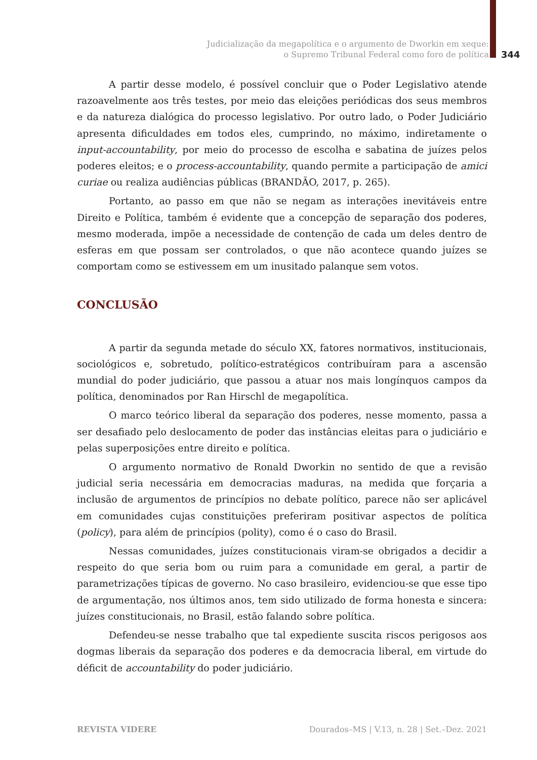Judicialização da megapolítica e o argumento de Dworkin em xeque:
o Supremo Tribunal Federal como foro de política
344
A partir desse modelo, é possível concluir que o Poder Legislativo atende razoavelmente aos três testes, por meio das eleições periódicas dos seus membros e da natureza dialógica do processo legislativo. Por outro lado, o Poder Judiciário apresenta dificuldades em todos eles, cumprindo, no máximo, indiretamente o input-accountability, por meio do processo de escolha e sabatina de juízes pelos poderes eleitos; e o process-accountability, quando permite a participação de amici curiae ou realiza audiências públicas (BRANDÃO, 2017, p. 265).
Portanto, ao passo em que não se negam as interações inevitáveis entre Direito e Política, também é evidente que a concepção de separação dos poderes, mesmo moderada, impõe a necessidade de contenção de cada um deles dentro de esferas em que possam ser controlados, o que não acontece quando juízes se comportam como se estivessem em um inusitado palanque sem votos.
CONCLUSÃO
A partir da segunda metade do século XX, fatores normativos, institucionais, sociológicos e, sobretudo, político-estratégicos contribuíram para a ascensão mundial do poder judiciário, que passou a atuar nos mais longínquos campos da política, denominados por Ran Hirschl de megapolítica.
O marco teórico liberal da separação dos poderes, nesse momento, passa a ser desafiado pelo deslocamento de poder das instâncias eleitas para o judiciário e pelas superposições entre direito e política.
O argumento normativo de Ronald Dworkin no sentido de que a revisão judicial seria necessária em democracias maduras, na medida que forçaria a inclusão de argumentos de princípios no debate político, parece não ser aplicável em comunidades cujas constituições preferiram positivar aspectos de política (policy), para além de princípios (polity), como é o caso do Brasil.
Nessas comunidades, juízes constitucionais viram-se obrigados a decidir a respeito do que seria bom ou ruim para a comunidade em geral, a partir de parametrizações típicas de governo. No caso brasileiro, evidenciou-se que esse tipo de argumentação, nos últimos anos, tem sido utilizado de forma honesta e sincera: juízes constitucionais, no Brasil, estão falando sobre política.
Defendeu-se nesse trabalho que tal expediente suscita riscos perigosos aos dogmas liberais da separação dos poderes e da democracia liberal, em virtude do déficit de accountability do poder judiciário.
REVISTA VIDERE
Dourados–MS | V.13, n. 28 | Set.–Dez. 2021